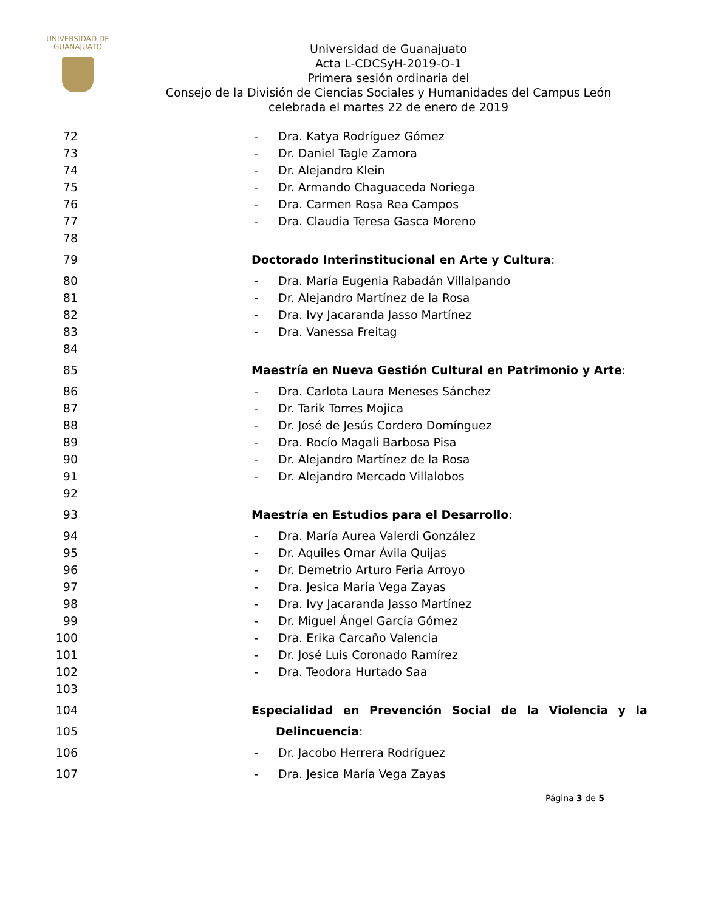UNIVERSIDAD DE
GUANAJUATO
Universidad de Guanajuato
Acta L-CDCSyH-2019-O-1
Primera sesión ordinaria del
Consejo de la División de Ciencias Sociales y Humanidades del Campus León
celebrada el martes 22 de enero de 2019
72 - Dra. Katya Rodríguez Gómez
73 - Dr. Daniel Tagle Zamora
74 - Dr. Alejandro Klein
75 - Dr. Armando Chaguaceda Noriega
76 - Dra. Carmen Rosa Rea Campos
77 - Dra. Claudia Teresa Gasca Moreno
78
79 Doctorado Interinstitucional en Arte y Cultura:
80 - Dra. María Eugenia Rabadán Villalpando
81 - Dr. Alejandro Martínez de la Rosa
82 - Dra. Ivy Jacaranda Jasso Martínez
83 - Dra. Vanessa Freitag
84
85 Maestría en Nueva Gestión Cultural en Patrimonio y Arte:
86 - Dra. Carlota Laura Meneses Sánchez
87 - Dr. Tarik Torres Mojica
88 - Dr. José de Jesús Cordero Domínguez
89 - Dra. Rocío Magali Barbosa Pisa
90 - Dr. Alejandro Martínez de la Rosa
91 - Dr. Alejandro Mercado Villalobos
92
93 Maestría en Estudios para el Desarrollo:
94 - Dra. María Aurea Valerdi González
95 - Dr. Aquiles Omar Ávila Quijas
96 - Dr. Demetrio Arturo Feria Arroyo
97 - Dra. Jesica María Vega Zayas
98 - Dra. Ivy Jacaranda Jasso Martínez
99 - Dr. Miguel Ángel García Gómez
100 - Dra. Erika Carcaño Valencia
101 - Dr. José Luis Coronado Ramírez
102 - Dra. Teodora Hurtado Saa
103
104 Especialidad en Prevención Social de la Violencia y la
105 Delincuencia:
106 - Dr. Jacobo Herrera Rodríguez
107 - Dra. Jesica María Vega Zayas
Página 3 de 5